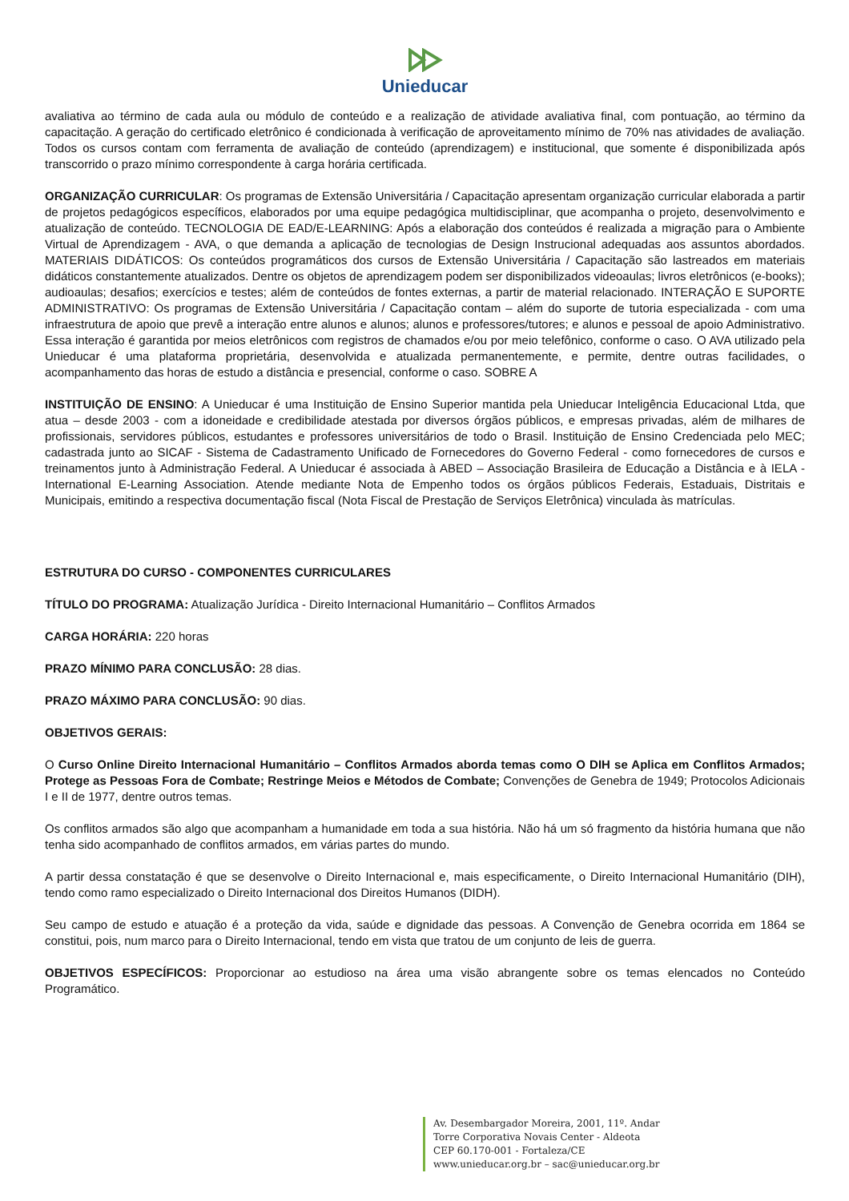Unieducar
avaliativa ao término de cada aula ou módulo de conteúdo e a realização de atividade avaliativa final, com pontuação, ao término da capacitação. A geração do certificado eletrônico é condicionada à verificação de aproveitamento mínimo de 70% nas atividades de avaliação. Todos os cursos contam com ferramenta de avaliação de conteúdo (aprendizagem) e institucional, que somente é disponibilizada após transcorrido o prazo mínimo correspondente à carga horária certificada.
ORGANIZAÇÃO CURRICULAR: Os programas de Extensão Universitária / Capacitação apresentam organização curricular elaborada a partir de projetos pedagógicos específicos, elaborados por uma equipe pedagógica multidisciplinar, que acompanha o projeto, desenvolvimento e atualização de conteúdo. TECNOLOGIA DE EAD/E-LEARNING: Após a elaboração dos conteúdos é realizada a migração para o Ambiente Virtual de Aprendizagem - AVA, o que demanda a aplicação de tecnologias de Design Instrucional adequadas aos assuntos abordados. MATERIAIS DIDÁTICOS: Os conteúdos programáticos dos cursos de Extensão Universitária / Capacitação são lastreados em materiais didáticos constantemente atualizados. Dentre os objetos de aprendizagem podem ser disponibilizados videoaulas; livros eletrônicos (e-books); audioaulas; desafios; exercícios e testes; além de conteúdos de fontes externas, a partir de material relacionado. INTERAÇÃO E SUPORTE ADMINISTRATIVO: Os programas de Extensão Universitária / Capacitação contam – além do suporte de tutoria especializada - com uma infraestrutura de apoio que prevê a interação entre alunos e alunos; alunos e professores/tutores; e alunos e pessoal de apoio Administrativo. Essa interação é garantida por meios eletrônicos com registros de chamados e/ou por meio telefônico, conforme o caso. O AVA utilizado pela Unieducar é uma plataforma proprietária, desenvolvida e atualizada permanentemente, e permite, dentre outras facilidades, o acompanhamento das horas de estudo a distância e presencial, conforme o caso. SOBRE A
INSTITUIÇÃO DE ENSINO: A Unieducar é uma Instituição de Ensino Superior mantida pela Unieducar Inteligência Educacional Ltda, que atua – desde 2003 - com a idoneidade e credibilidade atestada por diversos órgãos públicos, e empresas privadas, além de milhares de profissionais, servidores públicos, estudantes e professores universitários de todo o Brasil. Instituição de Ensino Credenciada pelo MEC; cadastrada junto ao SICAF - Sistema de Cadastramento Unificado de Fornecedores do Governo Federal - como fornecedores de cursos e treinamentos junto à Administração Federal. A Unieducar é associada à ABED – Associação Brasileira de Educação a Distância e à IELA - International E-Learning Association. Atende mediante Nota de Empenho todos os órgãos públicos Federais, Estaduais, Distritais e Municipais, emitindo a respectiva documentação fiscal (Nota Fiscal de Prestação de Serviços Eletrônica) vinculada às matrículas.
ESTRUTURA DO CURSO - COMPONENTES CURRICULARES
TÍTULO DO PROGRAMA: Atualização Jurídica - Direito Internacional Humanitário – Conflitos Armados
CARGA HORÁRIA: 220 horas
PRAZO MÍNIMO PARA CONCLUSÃO: 28 dias.
PRAZO MÁXIMO PARA CONCLUSÃO: 90 dias.
OBJETIVOS GERAIS:
O Curso Online Direito Internacional Humanitário – Conflitos Armados aborda temas como O DIH se Aplica em Conflitos Armados; Protege as Pessoas Fora de Combate; Restringe Meios e Métodos de Combate; Convenções de Genebra de 1949; Protocolos Adicionais I e II de 1977, dentre outros temas.
Os conflitos armados são algo que acompanham a humanidade em toda a sua história. Não há um só fragmento da história humana que não tenha sido acompanhado de conflitos armados, em várias partes do mundo.
A partir dessa constatação é que se desenvolve o Direito Internacional e, mais especificamente, o Direito Internacional Humanitário (DIH), tendo como ramo especializado o Direito Internacional dos Direitos Humanos (DIDH).
Seu campo de estudo e atuação é a proteção da vida, saúde e dignidade das pessoas. A Convenção de Genebra ocorrida em 1864 se constitui, pois, num marco para o Direito Internacional, tendo em vista que tratou de um conjunto de leis de guerra.
OBJETIVOS ESPECÍFICOS: Proporcionar ao estudioso na área uma visão abrangente sobre os temas elencados no Conteúdo Programático.
Av. Desembargador Moreira, 2001, 11º. Andar
Torre Corporativa Novais Center - Aldeota
CEP 60.170-001 - Fortaleza/CE
www.unieducar.org.br – sac@unieducar.org.br